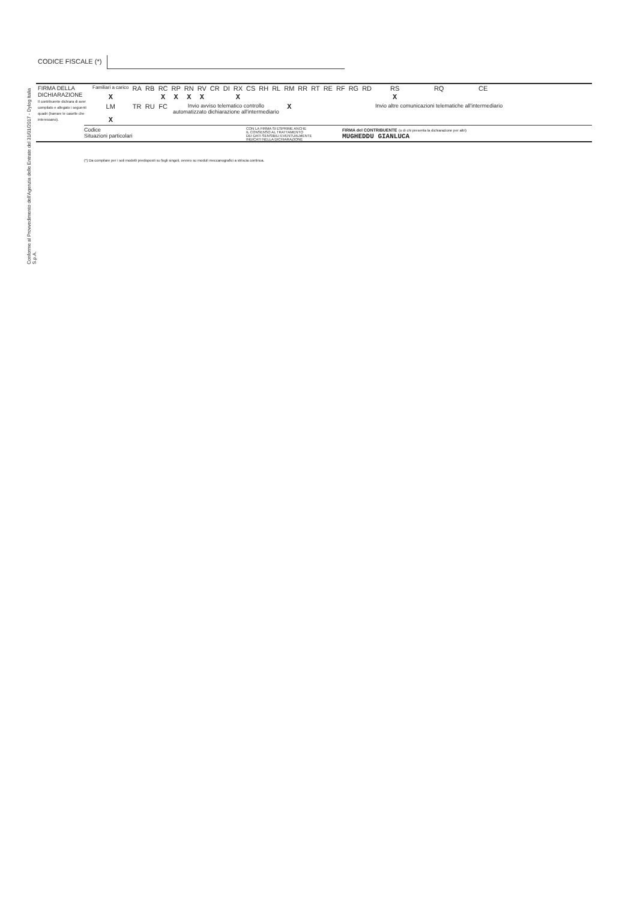Conforme al Provvedimento dell'Agenzia delle Entrate del 31/01/2017 - Dylog Italia S.p.A.
CODICE FISCALE (*)
| FIRMA DELLA DICHIARAZIONE Il contribuente dichiara di aver compilato e allegato i seguenti quadri (barrare le caselle che interessano). | Familiari a carico | RA | RB | RC | RP | RN | RV | CR | DI | RX | CS | RH | RL | RM | RR | RT | RE | RF | RG | RD | RS | RQ | CE |
| | X | | | X | X | X | X | | | X | | | | | | | | | | | X | | |
| | LM | TR | RU | FC | Invio avviso telematico controllo automatizzato dichiarazione all'intermediario | | | | | | | | | X | | | | | | | Invio altre comunicazioni telematiche all'intermediario | | |
| | X | | | | | | | | | | | | | | | | | | | | | | |
Codice
Situazioni particolari
CON LA FIRMA SI ESPRIME ANCHE
IL CONSENSO AL TRATTAMENTO
DEI DATI SENSIBILI EVENTUALMENTE
INDICATI NELLA DICHIARAZIONE
FIRMA del CONTRIBUENTE (o di chi presenta la dichiarazione per altri)
MUGHEDDU GIANLUCA
(*) Da compilare per i soli modelli predisposti su fogli singoli, ovvero su moduli meccanografici a striscia continua.